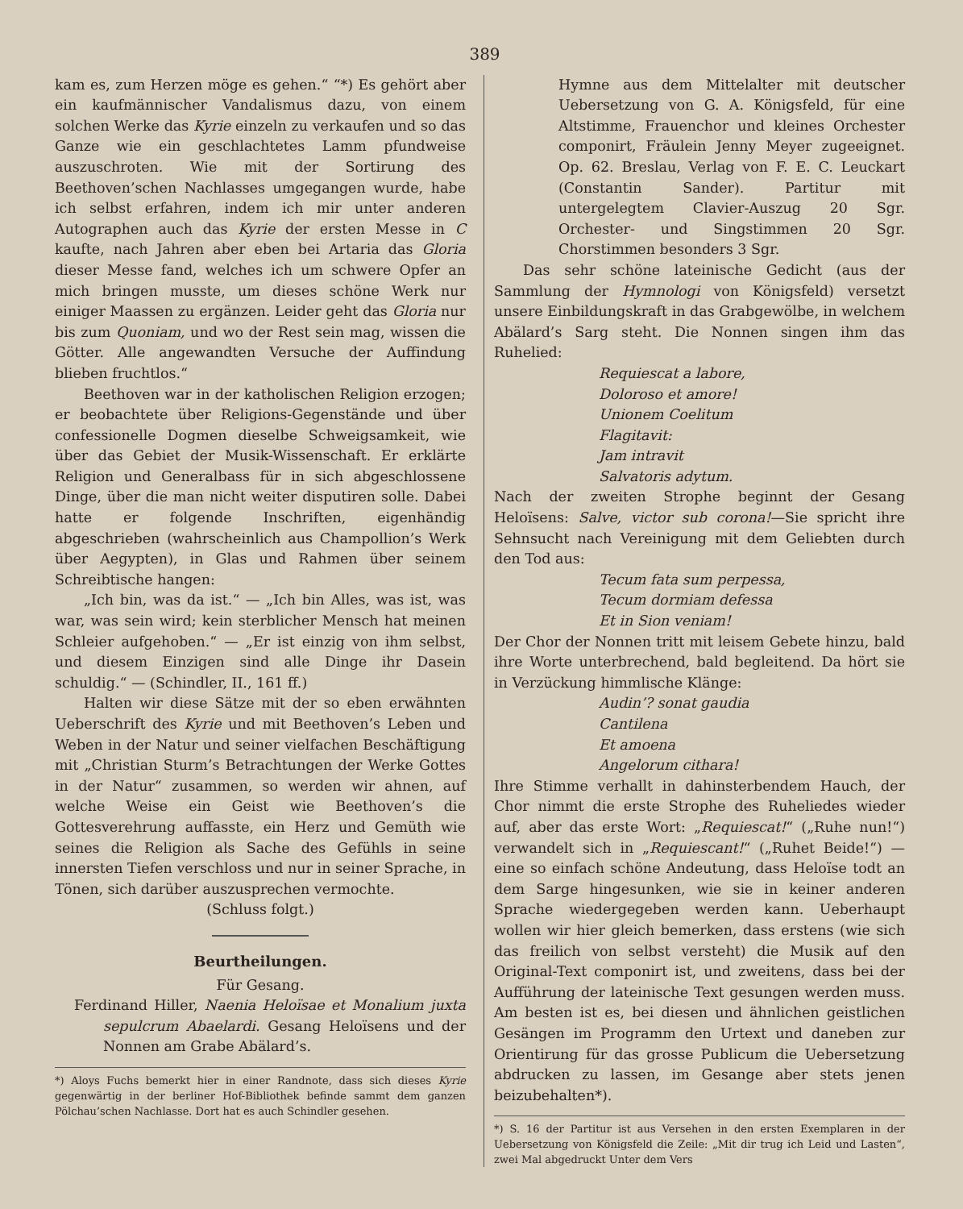389
kam es, zum Herzen möge es gehen.“ “*) Es gehört aber ein kaufmännischer Vandalismus dazu, von einem solchen Werke das Kyrie einzeln zu verkaufen und so das Ganze wie ein geschlachtetes Lamm pfundweise auszuschroten. Wie mit der Sortirung des Beethoven’schen Nachlasses umgegangen wurde, habe ich selbst erfahren, indem ich mir unter anderen Autographen auch das Kyrie der ersten Messe in C kaufte, nach Jahren aber eben bei Artaria das Gloria dieser Messe fand, welches ich um schwere Opfer an mich bringen musste, um dieses schöne Werk nur einiger Maassen zu ergänzen. Leider geht das Gloria nur bis zum Quoniam, und wo der Rest sein mag, wissen die Götter. Alle angewandten Versuche der Auffindung blieben fruchtlos.“
Beethoven war in der katholischen Religion erzogen; er beobachtete über Religions-Gegenstände und über confessionelle Dogmen dieselbe Schweigsamkeit, wie über das Gebiet der Musik-Wissenschaft. Er erklärte Religion und Generalbass für in sich abgeschlossene Dinge, über die man nicht weiter disputiren solle. Dabei hatte er folgende Inschriften, eigenhändig abgeschrieben (wahrscheinlich aus Champollion’s Werk über Aegypten), in Glas und Rahmen über seinem Schreibtische hangen:
„Ich bin, was da ist.“ — „Ich bin Alles, was ist, was war, was sein wird; kein sterblicher Mensch hat meinen Schleier aufgehoben.“ — „Er ist einzig von ihm selbst, und diesem Einzigen sind alle Dinge ihr Dasein schuldig.“ — (Schindler, II., 161 ff.)
Halten wir diese Sätze mit der so eben erwähnten Ueberschrift des Kyrie und mit Beethoven’s Leben und Weben in der Natur und seiner vielfachen Beschäftigung mit „Christian Sturm’s Betrachtungen der Werke Gottes in der Natur“ zusammen, so werden wir ahnen, auf welche Weise ein Geist wie Beethoven’s die Gottesverehrung auffasste, ein Herz und Gemüth wie seines die Religion als Sache des Gefühls in seine innersten Tiefen verschloss und nur in seiner Sprache, in Tönen, sich darüber auszusprechen vermochte.
(Schluss folgt.)
Beurtheilungen.
Für Gesang.
Ferdinand Hiller, Naenia Heloïsae et Monalium juxta sepulcrum Abaelardi. Gesang Heloïsens und der Nonnen am Grabe Abälard’s.
*) Aloys Fuchs bemerkt hier in einer Randnote, dass sich dieses Kyrie gegenwärtig in der berliner Hof-Bibliothek befinde sammt dem ganzen Pölchau’schen Nachlasse. Dort hat es auch Schindler gesehen.
Hymne aus dem Mittelalter mit deutscher Uebersetzung von G. A. Königsfeld, für eine Altstimme, Frauenchor und kleines Orchester componirt, Fräulein Jenny Meyer zugeeignet. Op. 62. Breslau, Verlag von F. E. C. Leuckart (Constantin Sander). Partitur mit untergelegtem Clavier-Auszug 20 Sgr. Orchester- und Singstimmen 20 Sgr. Chorstimmen besonders 3 Sgr.
Das sehr schöne lateinische Gedicht (aus der Sammlung der Hymnologi von Königsfeld) versetzt unsere Einbildungskraft in das Grabgewölbe, in welchem Abälard’s Sarg steht. Die Nonnen singen ihm das Ruhelied:
Requiescat a labore,
Doloroso et amore!
Unionem Coelitum
Flagitavit:
Jam intravit
Salvatoris adytum.
Nach der zweiten Strophe beginnt der Gesang Heloïsens: Salve, victor sub corona!—Sie spricht ihre Sehnsucht nach Vereinigung mit dem Geliebten durch den Tod aus:
Tecum fata sum perpessa,
Tecum dormiam defessa
Et in Sion veniam!
Der Chor der Nonnen tritt mit leisem Gebete hinzu, bald ihre Worte unterbrechend, bald begleitend. Da hört sie in Verzückung himmlische Klänge:
Audin’? sonat gaudia
Cantilena
Et amoena
Angelorum cithara!
Ihre Stimme verhallt in dahinsterbendem Hauch, der Chor nimmt die erste Strophe des Ruheliedes wieder auf, aber das erste Wort: „Requiescat!“ („Ruhe nun!“) verwandelt sich in „Requiescant!“ („Ruhet Beide!“) — eine so einfach schöne Andeutung, dass Heloïse todt an dem Sarge hingesunken, wie sie in keiner anderen Sprache wiedergegeben werden kann. Ueberhaupt wollen wir hier gleich bemerken, dass erstens (wie sich das freilich von selbst versteht) die Musik auf den Original-Text componirt ist, und zweitens, dass bei der Aufführung der lateinische Text gesungen werden muss. Am besten ist es, bei diesen und ähnlichen geistlichen Gesängen im Programm den Urtext und daneben zur Orientirung für das grosse Publicum die Uebersetzung abdrucken zu lassen, im Gesange aber stets jenen beizubehalten*).
*) S. 16 der Partitur ist aus Versehen in den ersten Exemplaren in der Uebersetzung von Königsfeld die Zeile: „Mit dir trug ich Leid und Lasten“, zwei Mal abgedruckt Unter dem Vers